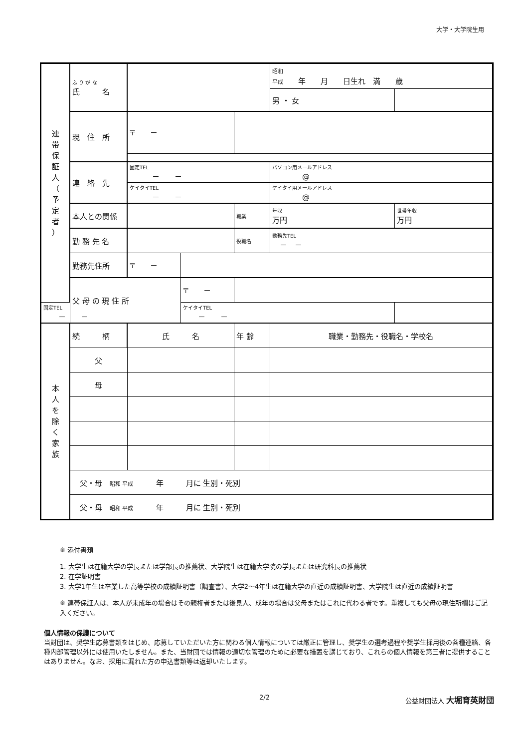大学・大学院生用
| 連 帯 保 証 人 （ 予 定 者 ） | ふ り が な 氏 名 | | | | 昭和 平成 年 月 日生れ 満 歳 | |
| | | | | | 男 ・ 女 | |
| | 現 住 所 | 〒 － | | | | |
| | 連 絡 先 | 固定TEL － － | | | パソコン用メールアドレス @ | |
| | | ケイタイTEL － － | | | ケイタイ用メールアドレス @ | |
| | 本人との関係 | | | 職業 | 年収 万円 | 世帯年収 万円 |
| | 勤 務 先 名 | | | 役職名 | 勤務先TEL － － | |
| | 勤務先住所 | 〒 － | | | | |
| | 父 母 の 現 住 所 | | 〒 － | | | |
| 固定TEL － － | | | ケイタイTEL － － | | | |
| 本 人 を 除 く 家 族 | 続 柄 | 氏 名 | | 年 齢 | 職業・勤務先・役職名・学校名 | |
| | 父 | | | | | |
| | 母 | | | | | |
| | 父・母 昭和 平成 年 月に 生別・死別 | | | | | |
| | 父・母 昭和 平成 年 月に 生別・死別 | | | | | |
※ 添付書類
1. 大学生は在籍大学の学長または学部長の推薦状、大学院生は在籍大学院の学長または研究科長の推薦状
2. 在学証明書
3. 大学1年生は卒業した高等学校の成績証明書（調査書）、大学2～4年生は在籍大学の直近の成績証明書、大学院生は直近の成績証明書
※ 連帯保証人は、本人が未成年の場合はその親権者または後見人、成年の場合は父母またはこれに代わる者です。重複しても父母の現住所欄はご記入ください。
個人情報の保護について
当財団は、奨学生応募書類をはじめ、応募していただいた方に関わる個人情報については厳正に管理し、奨学生の選考過程や奨学生採用後の各種連絡、各種内部管理以外には使用いたしません。また、当財団では情報の適切な管理のために必要な措置を講じており、これらの個人情報を第三者に提供することはありません。なお、採用に漏れた方の申込書類等は返却いたします。
2/2 公益財団法人 大堀育英財団